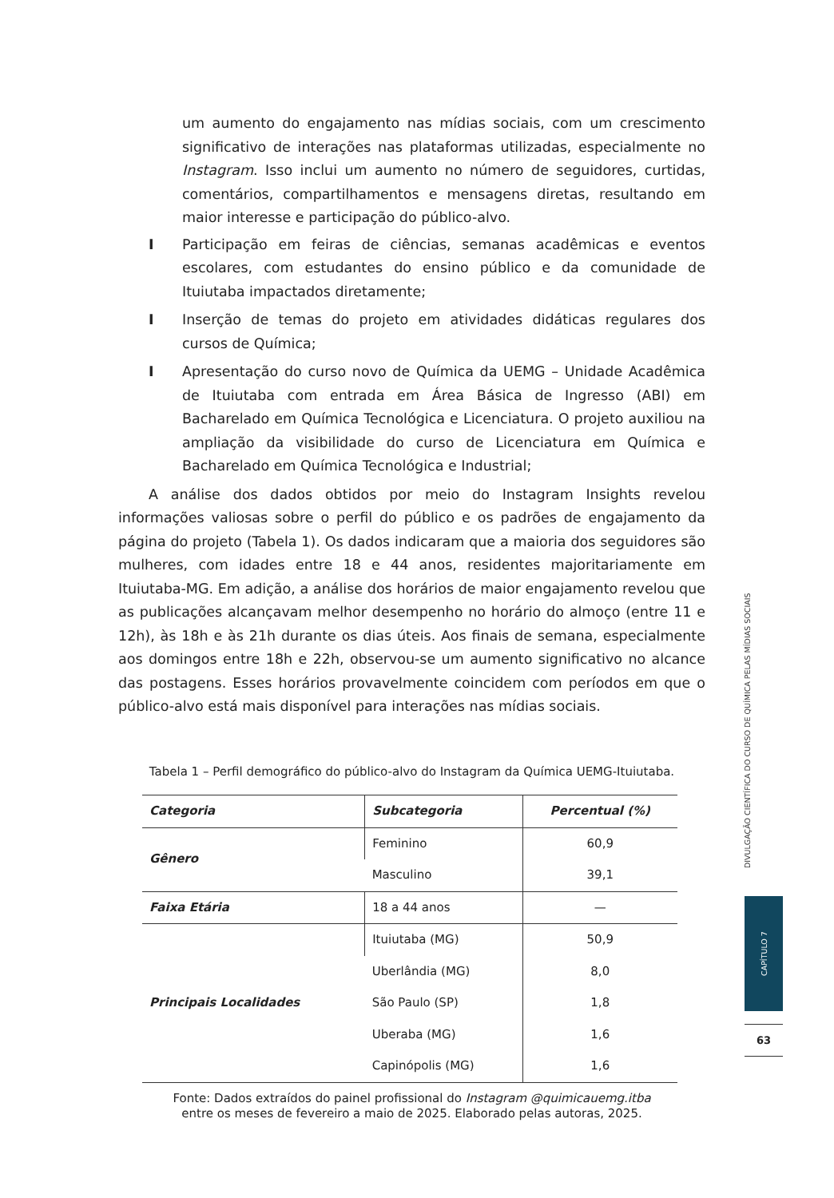um aumento do engajamento nas mídias sociais, com um crescimento significativo de interações nas plataformas utilizadas, especialmente no Instagram. Isso inclui um aumento no número de seguidores, curtidas, comentários, compartilhamentos e mensagens diretas, resultando em maior interesse e participação do público-alvo.
I Participação em feiras de ciências, semanas acadêmicas e eventos escolares, com estudantes do ensino público e da comunidade de Ituiutaba impactados diretamente;
I Inserção de temas do projeto em atividades didáticas regulares dos cursos de Química;
I Apresentação do curso novo de Química da UEMG – Unidade Acadêmica de Ituiutaba com entrada em Área Básica de Ingresso (ABI) em Bacharelado em Química Tecnológica e Licenciatura. O projeto auxiliou na ampliação da visibilidade do curso de Licenciatura em Química e Bacharelado em Química Tecnológica e Industrial;
A análise dos dados obtidos por meio do Instagram Insights revelou informações valiosas sobre o perfil do público e os padrões de engajamento da página do projeto (Tabela 1). Os dados indicaram que a maioria dos seguidores são mulheres, com idades entre 18 e 44 anos, residentes majoritariamente em Ituiutaba-MG. Em adição, a análise dos horários de maior engajamento revelou que as publicações alcançavam melhor desempenho no horário do almoço (entre 11 e 12h), às 18h e às 21h durante os dias úteis. Aos finais de semana, especialmente aos domingos entre 18h e 22h, observou-se um aumento significativo no alcance das postagens. Esses horários provavelmente coincidem com períodos em que o público-alvo está mais disponível para interações nas mídias sociais.
Tabela 1 – Perfil demográfico do público-alvo do Instagram da Química UEMG-Ituiutaba.
| Categoria | Subcategoria | Percentual (%) |
| --- | --- | --- |
| Gênero | Feminino | 60,9 |
| | Masculino | 39,1 |
| Faixa Etária | 18 a 44 anos | — |
| Principais Localidades | Ituiutaba (MG) | 50,9 |
| | Uberlândia (MG) | 8,0 |
| | São Paulo (SP) | 1,8 |
| | Uberaba (MG) | 1,6 |
| | Capinópolis (MG) | 1,6 |
Fonte: Dados extraídos do painel profissional do Instagram @quimicauemg.itba
entre os meses de fevereiro a maio de 2025. Elaborado pelas autoras, 2025.
DIVULGAÇÃO CIENTÍFICA DO CURSO DE QUÍMICA PELAS MÍDIAS SOCIAIS
CAPÍTULO 7
63